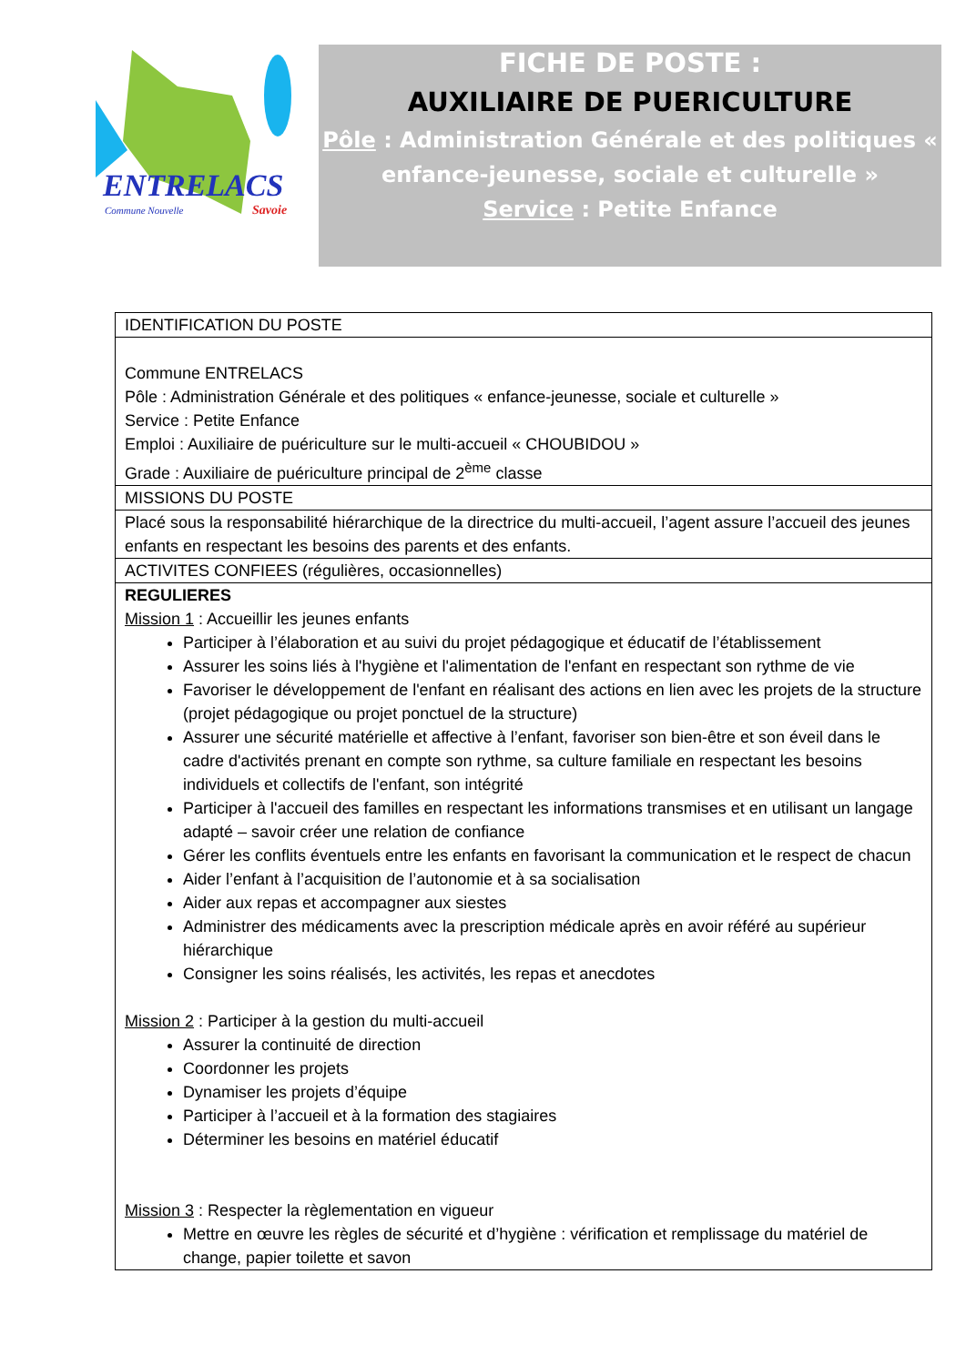ENTRELACS
Commune Nouvelle
Savoie
FICHE DE POSTE :
AUXILIAIRE DE PUERICULTURE
Pôle : Administration Générale et des politiques « enfance-jeunesse, sociale et culturelle »
Service : Petite Enfance
| IDENTIFICATION DU POSTE |
| Commune ENTRELACS Pôle : Administration Générale et des politiques « enfance-jeunesse, sociale et culturelle » Service : Petite Enfance Emploi : Auxiliaire de puériculture sur le multi-accueil « CHOUBIDOU » Grade : Auxiliaire de puériculture principal de 2<sup>ème</sup> classe |
| MISSIONS DU POSTE |
| Placé sous la responsabilité hiérarchique de la directrice du multi-accueil, l’agent assure l’accueil des jeunes enfants en respectant les besoins des parents et des enfants. |
| ACTIVITES CONFIEES (régulières, occasionnelles) |
| REGULIERES Mission 1 : Accueillir les jeunes enfants Participer à l’élaboration et au suivi du projet pédagogique et éducatif de l’établissement Assurer les soins liés à l'hygiène et l'alimentation de l'enfant en respectant son rythme de vie Favoriser le développement de l'enfant en réalisant des actions en lien avec les projets de la structure (projet pédagogique ou projet ponctuel de la structure) Assurer une sécurité matérielle et affective à l’enfant, favoriser son bien-être et son éveil dans le cadre d'activités prenant en compte son rythme, sa culture familiale en respectant les besoins individuels et collectifs de l'enfant, son intégrité Participer à l'accueil des familles en respectant les informations transmises et en utilisant un langage adapté – savoir créer une relation de confiance Gérer les conflits éventuels entre les enfants en favorisant la communication et le respect de chacun Aider l’enfant à l’acquisition de l’autonomie et à sa socialisation Aider aux repas et accompagner aux siestes Administrer des médicaments avec la prescription médicale après en avoir référé au supérieur hiérarchique Consigner les soins réalisés, les activités, les repas et anecdotes Mission 2 : Participer à la gestion du multi-accueil Assurer la continuité de direction Coordonner les projets Dynamiser les projets d’équipe Participer à l’accueil et à la formation des stagiaires Déterminer les besoins en matériel éducatif Mission 3 : Respecter la règlementation en vigueur Mettre en œuvre les règles de sécurité et d’hygiène : vérification et remplissage du matériel de change, papier toilette et savon |